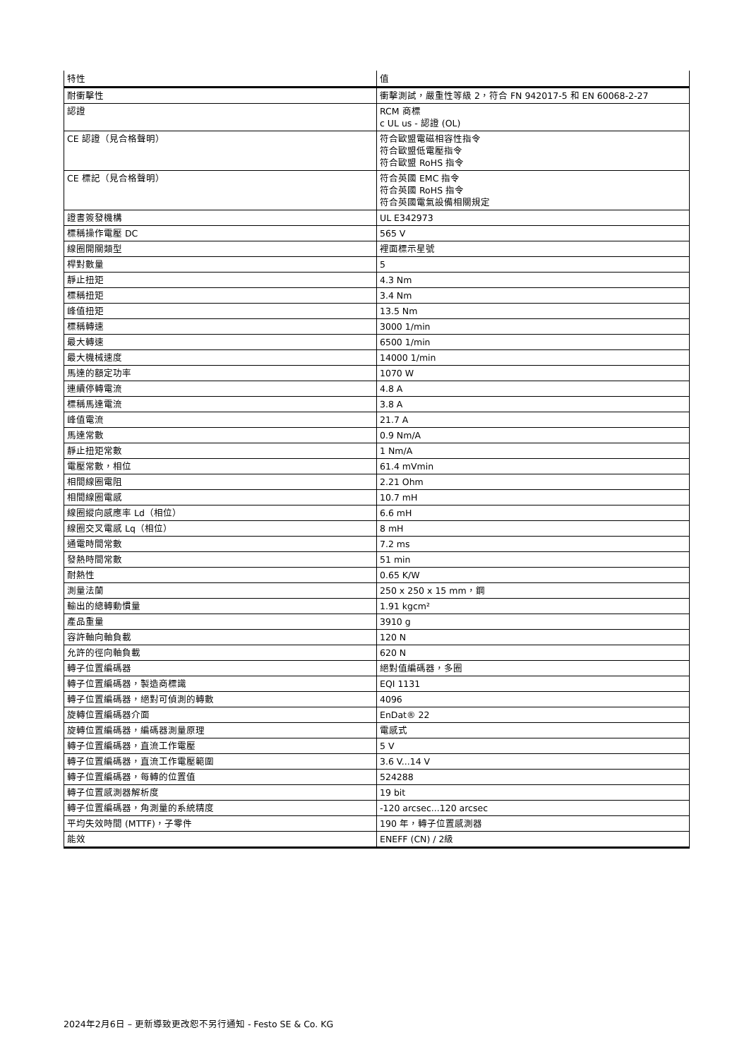| 特性 | 值 |
| --- | --- |
| 耐衝擊性 | 衝擊測試，嚴重性等級 2，符合 FN 942017-5 和 EN 60068-2-27 |
| 認證 | RCM 商標 c UL us - 認證 (OL) |
| CE 認證（見合格聲明） | 符合歐盟電磁相容性指令 符合歐盟低電壓指令 符合歐盟 RoHS 指令 |
| CE 標記（見合格聲明） | 符合英國 EMC 指令 符合英國 RoHS 指令 符合英國電氣設備相關規定 |
| 證書簽發機構 | UL E342973 |
| 標稱操作電壓 DC | 565 V |
| 線圈開關類型 | 裡面標示星號 |
| 桿對數量 | 5 |
| 靜止扭矩 | 4.3 Nm |
| 標稱扭矩 | 3.4 Nm |
| 峰值扭矩 | 13.5 Nm |
| 標稱轉速 | 3000 1/min |
| 最大轉速 | 6500 1/min |
| 最大機械速度 | 14000 1/min |
| 馬達的額定功率 | 1070 W |
| 連續停轉電流 | 4.8 A |
| 標稱馬達電流 | 3.8 A |
| 峰值電流 | 21.7 A |
| 馬達常數 | 0.9 Nm/A |
| 靜止扭矩常數 | 1 Nm/A |
| 電壓常數，相位 | 61.4 mVmin |
| 相間線圈電阻 | 2.21 Ohm |
| 相間線圈電感 | 10.7 mH |
| 線圈縱向感應率 Ld（相位） | 6.6 mH |
| 線圈交叉電感 Lq（相位） | 8 mH |
| 通電時間常數 | 7.2 ms |
| 發熱時間常數 | 51 min |
| 耐熱性 | 0.65 K/W |
| 測量法蘭 | 250 x 250 x 15 mm，鋼 |
| 輸出的總轉動慣量 | 1.91 kgcm² |
| 產品重量 | 3910 g |
| 容許軸向軸負載 | 120 N |
| 允許的徑向軸負載 | 620 N |
| 轉子位置編碼器 | 絕對值編碼器，多圈 |
| 轉子位置編碼器，製造商標識 | EQI 1131 |
| 轉子位置編碼器，絕對可偵測的轉數 | 4096 |
| 旋轉位置編碼器介面 | EnDat® 22 |
| 旋轉位置編碼器，編碼器測量原理 | 電感式 |
| 轉子位置編碼器，直流工作電壓 | 5 V |
| 轉子位置編碼器，直流工作電壓範圍 | 3.6 V...14 V |
| 轉子位置編碼器，每轉的位置值 | 524288 |
| 轉子位置感測器解析度 | 19 bit |
| 轉子位置編碼器，角測量的系統精度 | -120 arcsec...120 arcsec |
| 平均失效時間 (MTTF)，子零件 | 190 年，轉子位置感測器 |
| 能效 | ENEFF (CN) / 2級 |
2024年2月6日 – 更新導致更改恕不另行通知 - Festo SE & Co. KG